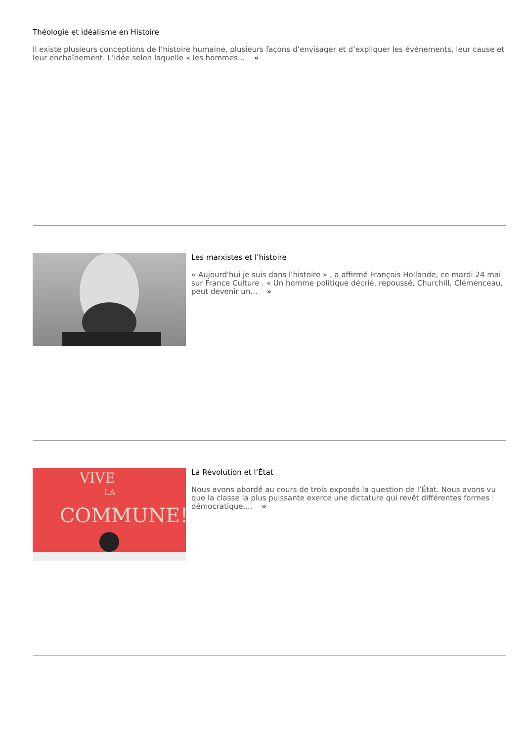Théologie et idéalisme en Histoire
Il existe plusieurs conceptions de l’histoire humaine, plusieurs façons d’envisager et d’expliquer les événements, leur cause et
leur enchaînement. L’idée selon laquelle « les hommes... »
Les marxistes et l’histoire
« Aujourd'hui je suis dans l'histoire » , a affirmé François Hollande, ce mardi 24 mai
sur France Culture . « Un homme politique décrié, repoussé, Churchill, Clémenceau,
peut devenir un... »
VIVE
LA
COMMUNE!
La Révolution et l’État
Nous avons abordé au cours de trois exposés la question de l’État. Nous avons vu
que la classe la plus puissante exerce une dictature qui revêt différentes formes :
démocratique,... »